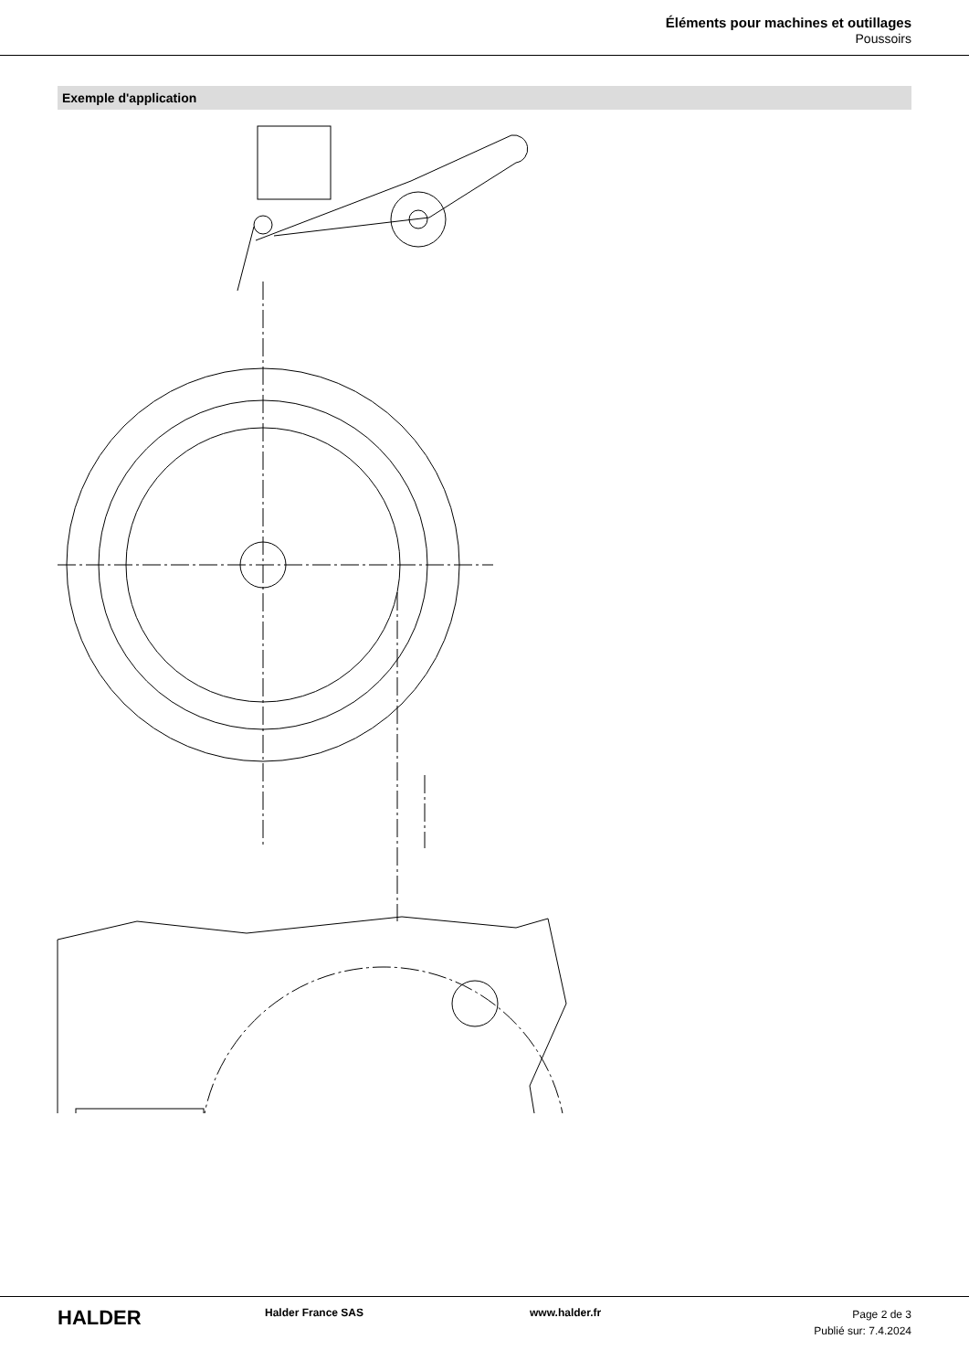Éléments pour machines et outillages
Poussoirs
Exemple d'application
HALDER
Halder France SAS www.halder.fr
Page 2 de 3
Publié sur: 7.4.2024